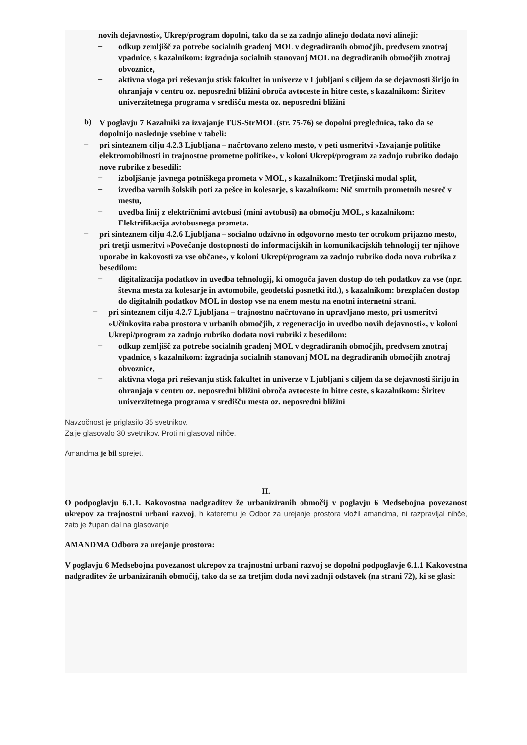novih dejavnosti«, Ukrep/program dopolni, tako da se za zadnjo alinejo dodata novi alineji:
–
odkup zemljišč za potrebe socialnih gradenj MOL v degradiranih območjih, predvsem znotraj vpadnice, s kazalnikom: izgradnja socialnih stanovanj MOL na degradiranih območjih znotraj obvoznice,
–
aktivna vloga pri reševanju stisk fakultet in univerze v Ljubljani s ciljem da se dejavnosti širijo in ohranjajo v centru oz. neposredni bližini obroča avtoceste in hitre ceste, s kazalnikom: Širitev univerzitetnega programa v središču mesta oz. neposredni bližini
b)
V poglavju 7 Kazalniki za izvajanje TUS-StrMOL (str. 75-76) se dopolni preglednica, tako da se dopolnijo naslednje vsebine v tabeli:
–
pri sinteznem cilju 4.2.3 Ljubljana – načrtovano zeleno mesto, v peti usmeritvi »Izvajanje politike elektromobilnosti in trajnostne prometne politike«, v koloni Ukrepi/program za zadnjo rubriko dodajo nove rubrike z besedili:
–
izboljšanje javnega potniškega prometa v MOL, s kazalnikom: Tretjinski modal split,
–
izvedba varnih šolskih poti za pešce in kolesarje, s kazalnikom: Nič smrtnih prometnih nesreč v mestu,
–
uvedba linij z električnimi avtobusi (mini avtobusi) na območju MOL, s kazalnikom: Elektrifikacija avtobusnega prometa.
–
pri sinteznem cilju 4.2.6 Ljubljana – socialno odzivno in odgovorno mesto ter otrokom prijazno mesto, pri tretji usmeritvi »Povečanje dostopnosti do informacijskih in komunikacijskih tehnologij ter njihove uporabe in kakovosti za vse občane«, v koloni Ukrepi/program za zadnjo rubriko doda nova rubrika z besedilom:
–
digitalizacija podatkov in uvedba tehnologij, ki omogoča javen dostop do teh podatkov za vse (npr. števna mesta za kolesarje in avtomobile, geodetski posnetki itd.), s kazalnikom: brezplačen dostop do digitalnih podatkov MOL in dostop vse na enem mestu na enotni internetni strani.
–
pri sinteznem cilju 4.2.7 Ljubljana – trajnostno načrtovano in upravljano mesto, pri usmeritvi »Učinkovita raba prostora v urbanih območjih, z regeneracijo in uvedbo novih dejavnosti«, v koloni Ukrepi/program za zadnjo rubriko dodata novi rubriki z besedilom:
–
odkup zemljišč za potrebe socialnih gradenj MOL v degradiranih območjih, predvsem znotraj vpadnice, s kazalnikom: izgradnja socialnih stanovanj MOL na degradiranih območjih znotraj obvoznice,
–
aktivna vloga pri reševanju stisk fakultet in univerze v Ljubljani s ciljem da se dejavnosti širijo in ohranjajo v centru oz. neposredni bližini obroča avtoceste in hitre ceste, s kazalnikom: Širitev univerzitetnega programa v središču mesta oz. neposredni bližini
Navzočnost je priglasilo 35 svetnikov.
Za je glasovalo 30 svetnikov. Proti ni glasoval nihče.
Amandma je bil sprejet.
II.
O podpoglavju 6.1.1. Kakovostna nadgraditev že urbaniziranih območij v poglavju 6 Medsebojna povezanost ukrepov za trajnostni urbani razvoj, h kateremu je Odbor za urejanje prostora vložil amandma, ni razpravljal nihče, zato je župan dal na glasovanje
AMANDMA Odbora za urejanje prostora:
V poglavju 6 Medsebojna povezanost ukrepov za trajnostni urbani razvoj se dopolni podpoglavje 6.1.1 Kakovostna nadgraditev že urbaniziranih območij, tako da se za tretjim doda novi zadnji odstavek (na strani 72), ki se glasi: